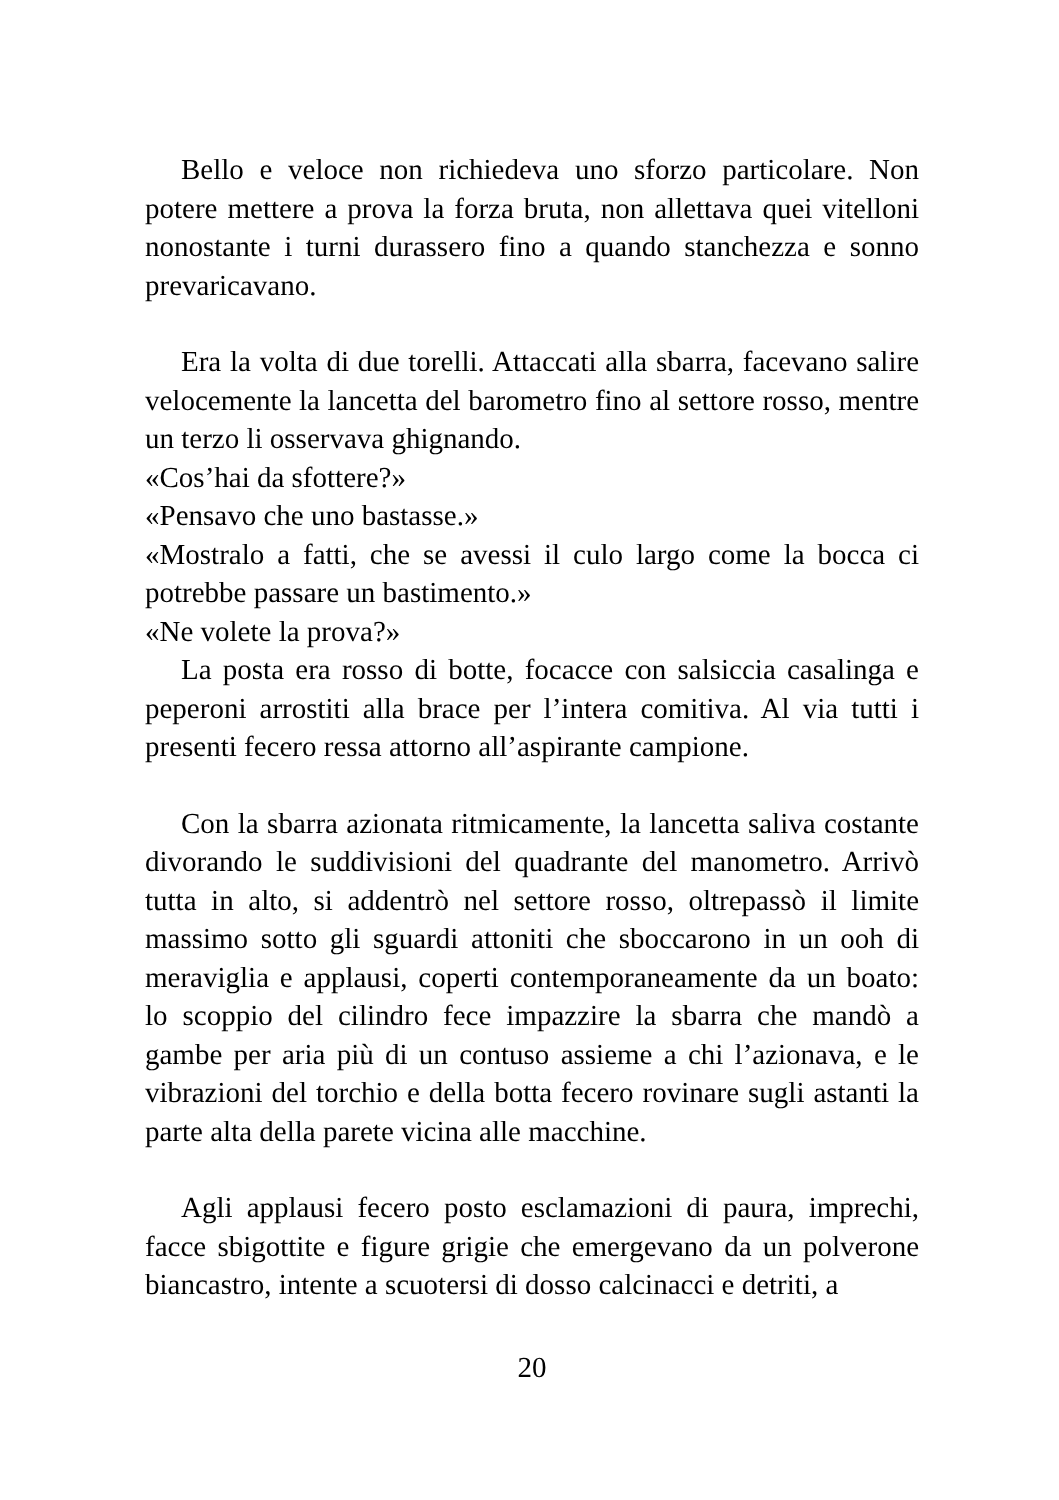Bello e veloce non richiedeva uno sforzo particolare. Non potere mettere a prova la forza bruta, non allettava quei vitelloni nonostante i turni durassero fino a quando stanchezza e sonno prevaricavano.
Era la volta di due torelli. Attaccati alla sbarra, facevano salire velocemente la lancetta del barometro fino al settore rosso, mentre un terzo li osservava ghignando.
«Cos’hai da sfottere?»
«Pensavo che uno bastasse.»
«Mostralo a fatti, che se avessi il culo largo come la bocca ci potrebbe passare un bastimento.»
«Ne volete la prova?»
La posta era rosso di botte, focacce con salsiccia casalinga e peperoni arrostiti alla brace per l’intera comitiva. Al via tutti i presenti fecero ressa attorno all’aspirante campione.
Con la sbarra azionata ritmicamente, la lancetta saliva costante divorando le suddivisioni del quadrante del manometro. Arrivò tutta in alto, si addentrò nel settore rosso, oltrepassò il limite massimo sotto gli sguardi attoniti che sboccarono in un ooh di meraviglia e applausi, coperti contemporaneamente da un boato: lo scoppio del cilindro fece impazzire la sbarra che mandò a gambe per aria più di un contuso assieme a chi l’azionava, e le vibrazioni del torchio e della botta fecero rovinare sugli astanti la parte alta della parete vicina alle macchine.
Agli applausi fecero posto esclamazioni di paura, imprechi, facce sbigottite e figure grigie che emergevano da un polverone biancastro, intente a scuotersi di dosso calcinacci e detriti, a
20